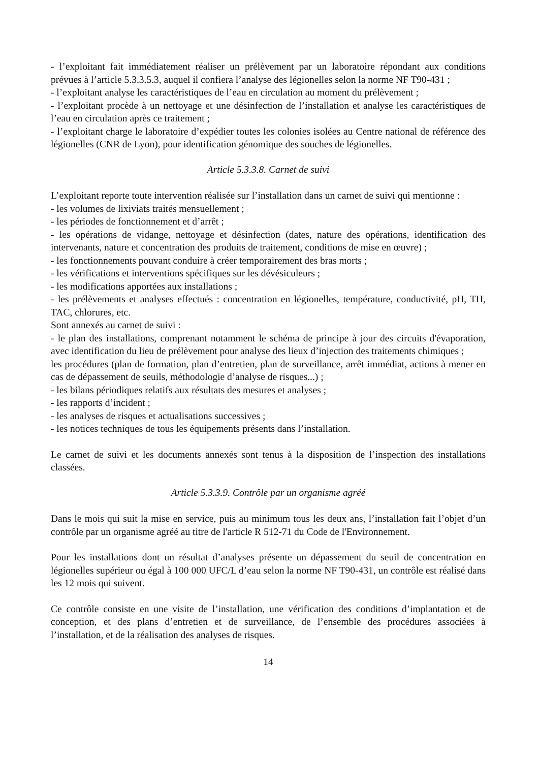- l’exploitant fait immédiatement réaliser un prélèvement par un laboratoire répondant aux conditions prévues à l’article 5.3.3.5.3, auquel il confiera l’analyse des légionelles selon la norme NF T90-431 ;
- l’exploitant analyse les caractéristiques de l’eau en circulation au moment du prélèvement ;
- l’exploitant procède à un nettoyage et une désinfection de l’installation et analyse les caractéristiques de l’eau en circulation après ce traitement ;
- l’exploitant charge le laboratoire d’expédier toutes les colonies isolées au Centre national de référence des légionelles (CNR de Lyon), pour identification génomique des souches de légionelles.
Article 5.3.3.8. Carnet de suivi
L’exploitant reporte toute intervention réalisée sur l’installation dans un carnet de suivi qui mentionne :
- les volumes de lixiviats traités mensuellement ;
- les périodes de fonctionnement et d’arrêt ;
- les opérations de vidange, nettoyage et désinfection (dates, nature des opérations, identification des intervenants, nature et concentration des produits de traitement, conditions de mise en œuvre) ;
- les fonctionnements pouvant conduire à créer temporairement des bras morts ;
- les vérifications et interventions spécifiques sur les dévésiculeurs ;
- les modifications apportées aux installations ;
- les prélèvements et analyses effectués : concentration en légionelles, température, conductivité, pH, TH, TAC, chlorures, etc.
Sont annexés au carnet de suivi :
- le plan des installations, comprenant notamment le schéma de principe à jour des circuits d'évaporation, avec identification du lieu de prélèvement pour analyse des lieux d’injection des traitements chimiques ;
les procédures (plan de formation, plan d’entretien, plan de surveillance, arrêt immédiat, actions à mener en cas de dépassement de seuils, méthodologie d’analyse de risques...) ;
- les bilans périodiques relatifs aux résultats des mesures et analyses ;
- les rapports d’incident ;
- les analyses de risques et actualisations successives ;
- les notices techniques de tous les équipements présents dans l’installation.
Le carnet de suivi et les documents annexés sont tenus à la disposition de l’inspection des installations classées.
Article 5.3.3.9. Contrôle par un organisme agréé
Dans le mois qui suit la mise en service, puis au minimum tous les deux ans, l’installation fait l’objet d’un contrôle par un organisme agréé au titre de l'article R 512-71 du Code de l'Environnement.
Pour les installations dont un résultat d’analyses présente un dépassement du seuil de concentration en légionelles supérieur ou égal à 100 000 UFC/L d’eau selon la norme NF T90-431, un contrôle est réalisé dans les 12 mois qui suivent.
Ce contrôle consiste en une visite de l’installation, une vérification des conditions d’implantation et de conception, et des plans d’entretien et de surveillance, de l’ensemble des procédures associées à l’installation, et de la réalisation des analyses de risques.
14